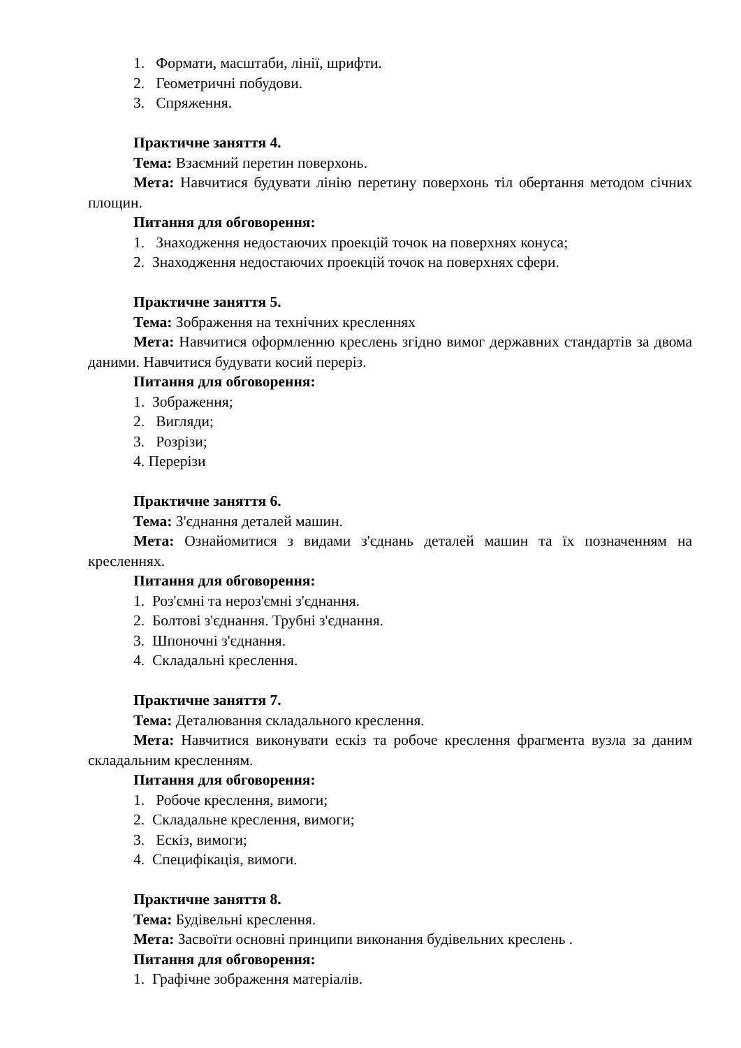1. Формати, масштаби, лінії, шрифти.
2. Геометричні побудови.
3. Спряження.
Практичне заняття 4.
Тема: Взаємний перетин поверхонь.
Мета: Навчитися будувати лінію перетину поверхонь тіл обертання методом січних площин.
Питання для обговорення:
1. Знаходження недостаючих проекцій точок на поверхнях конуса;
2. Знаходження недостаючих проекцій точок на поверхнях сфери.
Практичне заняття 5.
Тема: Зображення на технічних кресленнях
Мета: Навчитися оформленню креслень згідно вимог державних стандартів за двома даними. Навчитися будувати косий переріз.
Питання для обговорення:
1. Зображення;
2. Вигляди;
3. Розрізи;
4. Перерізи
Практичне заняття 6.
Тема: З'єднання деталей машин.
Мета: Ознайомитися з видами з'єднань деталей машин та їх позначенням на кресленнях.
Питання для обговорення:
1. Роз'ємні та нероз'ємні з'єднання.
2. Болтові з'єднання. Трубні з'єднання.
3. Шпоночні з'єднання.
4. Складальні креслення.
Практичне заняття 7.
Тема: Деталювання складального креслення.
Мета: Навчитися виконувати ескіз та робоче креслення фрагмента вузла за даним складальним кресленням.
Питання для обговорення:
1. Робоче креслення, вимоги;
2. Складальне креслення, вимоги;
3. Ескіз, вимоги;
4. Специфікація, вимоги.
Практичне заняття 8.
Тема: Будівельні креслення.
Мета: Засвоїти основні принципи виконання будівельних креслень .
Питання для обговорення:
1. Графічне зображення матеріалів.